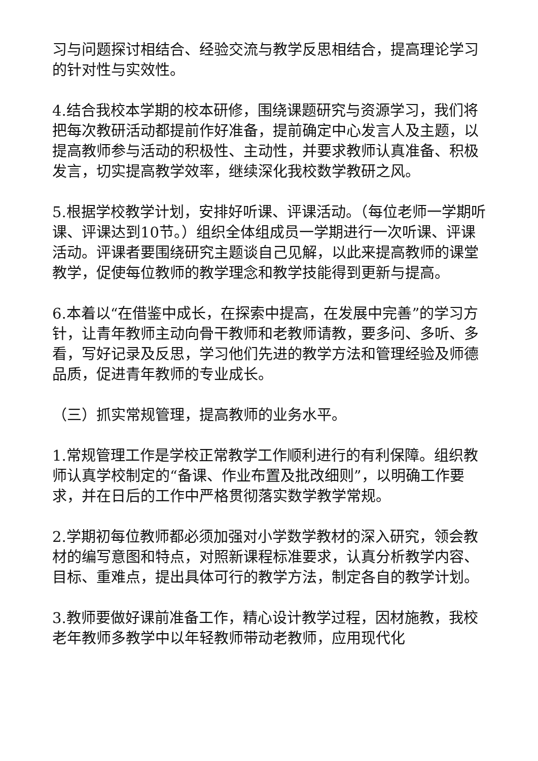习与问题探讨相结合、经验交流与教学反思相结合，提高理论学习的针对性与实效性。
4.结合我校本学期的校本研修，围绕课题研究与资源学习，我们将把每次教研活动都提前作好准备，提前确定中心发言人及主题，以提高教师参与活动的积极性、主动性，并要求教师认真准备、积极发言，切实提高教学效率，继续深化我校数学教研之风。
5.根据学校教学计划，安排好听课、评课活动。（每位老师一学期听课、评课达到10节。）组织全体组成员一学期进行一次听课、评课活动。评课者要围绕研究主题谈自己见解，以此来提高教师的课堂教学，促使每位教师的教学理念和教学技能得到更新与提高。
6.本着以“在借鉴中成长，在探索中提高，在发展中完善”的学习方针，让青年教师主动向骨干教师和老教师请教，要多问、多听、多看，写好记录及反思，学习他们先进的教学方法和管理经验及师德品质，促进青年教师的专业成长。
（三）抓实常规管理，提高教师的业务水平。
1.常规管理工作是学校正常教学工作顺利进行的有利保障。组织教师认真学校制定的“备课、作业布置及批改细则”，以明确工作要求，并在日后的工作中严格贯彻落实数学教学常规。
2.学期初每位教师都必须加强对小学数学教材的深入研究，领会教材的编写意图和特点，对照新课程标准要求，认真分析教学内容、目标、重难点，提出具体可行的教学方法，制定各自的教学计划。
3.教师要做好课前准备工作，精心设计教学过程，因材施教，我校老年教师多教学中以年轻教师带动老教师，应用现代化